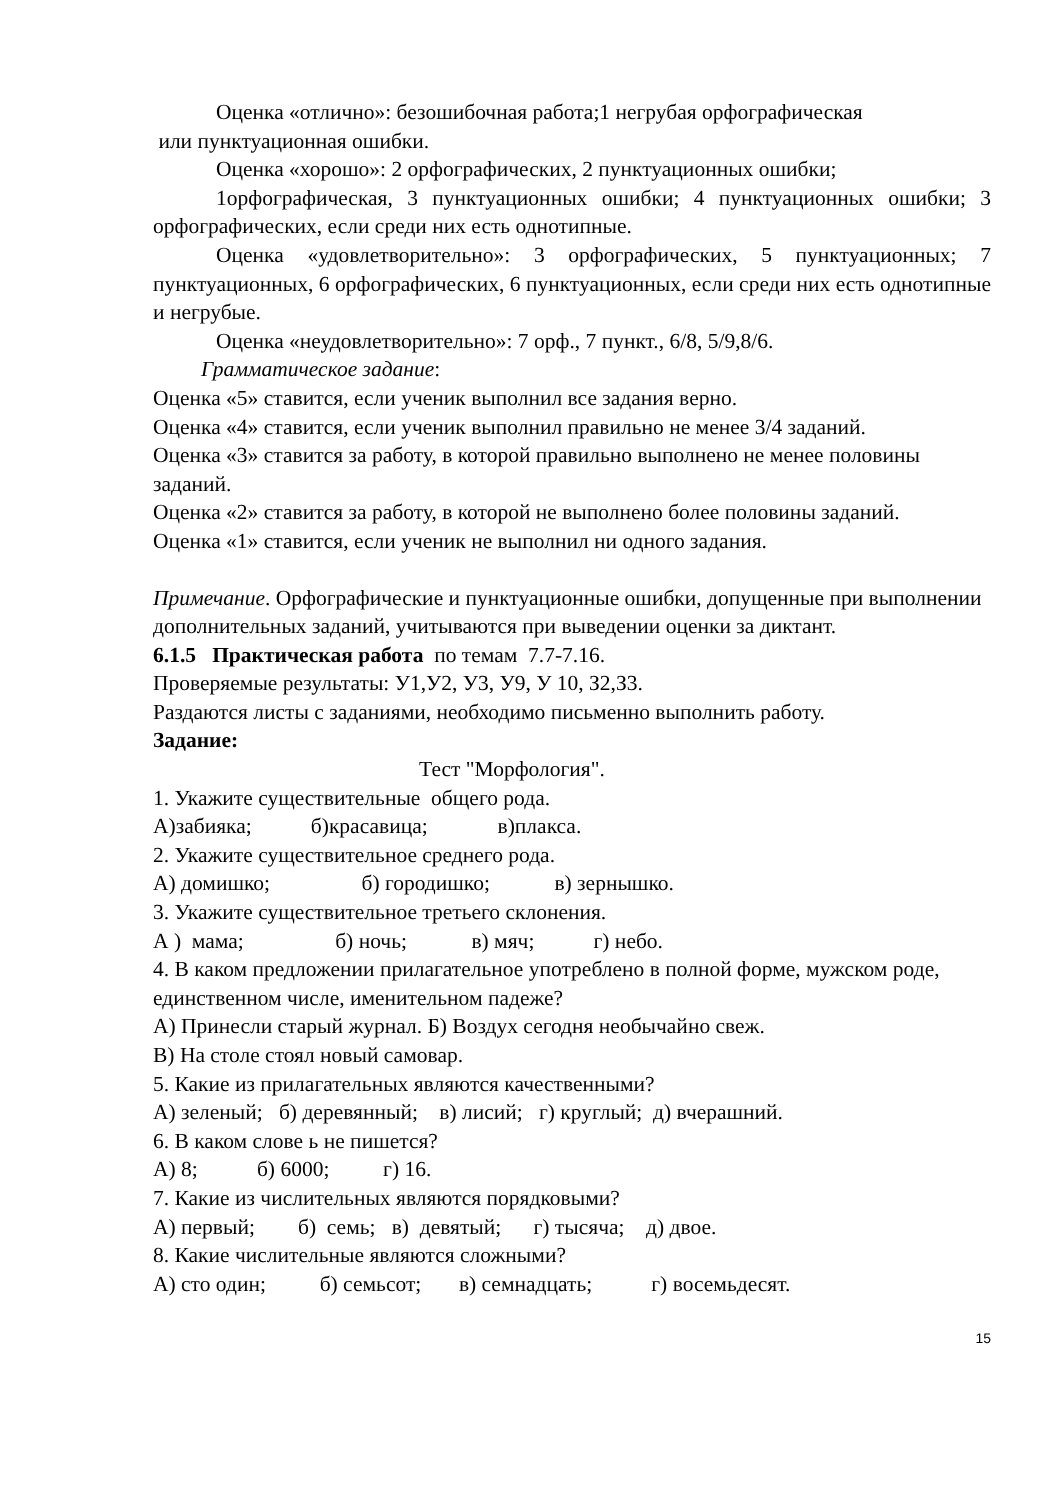Оценка «отлично»: безошибочная работа;1 негрубая орфографическая
или пунктуационная ошибки.
Оценка «хорошо»: 2 орфографических, 2 пунктуационных ошибки;
1орфографическая, 3 пунктуационных ошибки; 4 пунктуационных ошибки; 3 орфографических, если среди них есть однотипные.
Оценка «удовлетворительно»: 3 орфографических, 5 пунктуационных; 7 пунктуационных, 6 орфографических, 6 пунктуационных, если среди них есть однотипные и негрубые.
Оценка «неудовлетворительно»: 7 орф., 7 пункт., 6/8, 5/9,8/6.
Грамматическое задание:
Оценка «5» ставится, если ученик выполнил все задания верно.
Оценка «4» ставится, если ученик выполнил правильно не менее 3/4 заданий.
Оценка «3» ставится за работу, в которой правильно выполнено не менее половины заданий.
Оценка «2» ставится за работу, в которой не выполнено более половины заданий.
Оценка «1» ставится, если ученик не выполнил ни одного задания.
Примечание. Орфографические и пунктуационные ошибки, допущенные при выполнении дополнительных заданий, учитываются при выведении оценки за диктант.
6.1.5 Практическая работа по темам 7.7-7.16.
Проверяемые результаты: У1,У2, У3, У9, У 10, З2,З3.
Раздаются листы с заданиями, необходимо письменно выполнить работу.
Задание:
Тест "Морфология".
1. Укажите существительные общего рода.
А)забияка; б)красавица; в)плакса.
2. Укажите существительное среднего рода.
А) домишко; б) городишко; в) зернышко.
3. Укажите существительное третьего склонения.
А ) мама; б) ночь; в) мяч; г) небо.
4. В каком предложении прилагательное употреблено в полной форме, мужском роде, единственном числе, именительном падеже?
А) Принесли старый журнал. Б) Воздух сегодня необычайно свеж.
В) На столе стоял новый самовар.
5. Какие из прилагательных являются качественными?
А) зеленый; б) деревянный; в) лисий; г) круглый; д) вчерашний.
6. В каком слове ь не пишется?
А) 8; б) 6000; г) 16.
7. Какие из числительных являются порядковыми?
А) первый; б) семь; в) девятый; г) тысяча; д) двое.
8. Какие числительные являются сложными?
А) сто один; б) семьсот; в) семнадцать; г) восемьдесят.
15